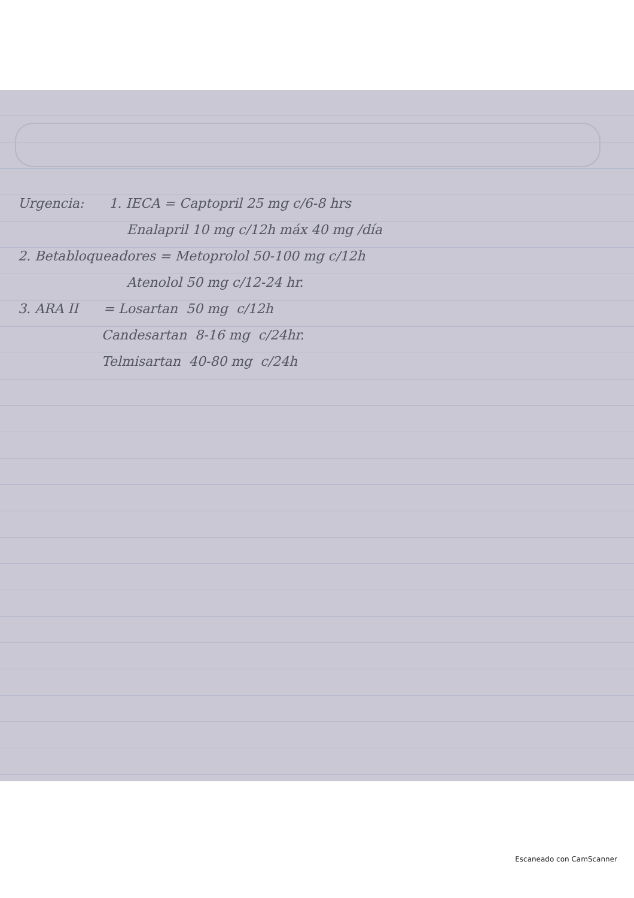Urgencia: 1. IECA = Captopril 25 mg c/6-8 hrs
Enalapril 10 mg c/12h máx 40 mg /día
2. Betabloqueadores = Metoprolol 50-100 mg c/12h
Atenolol 50 mg c/12-24 hr.
3. ARA II = Losartan 50 mg c/12h
Candesartan 8-16 mg c/24hr.
Telmisartan 40-80 mg c/24h
Escaneado con CamScanner